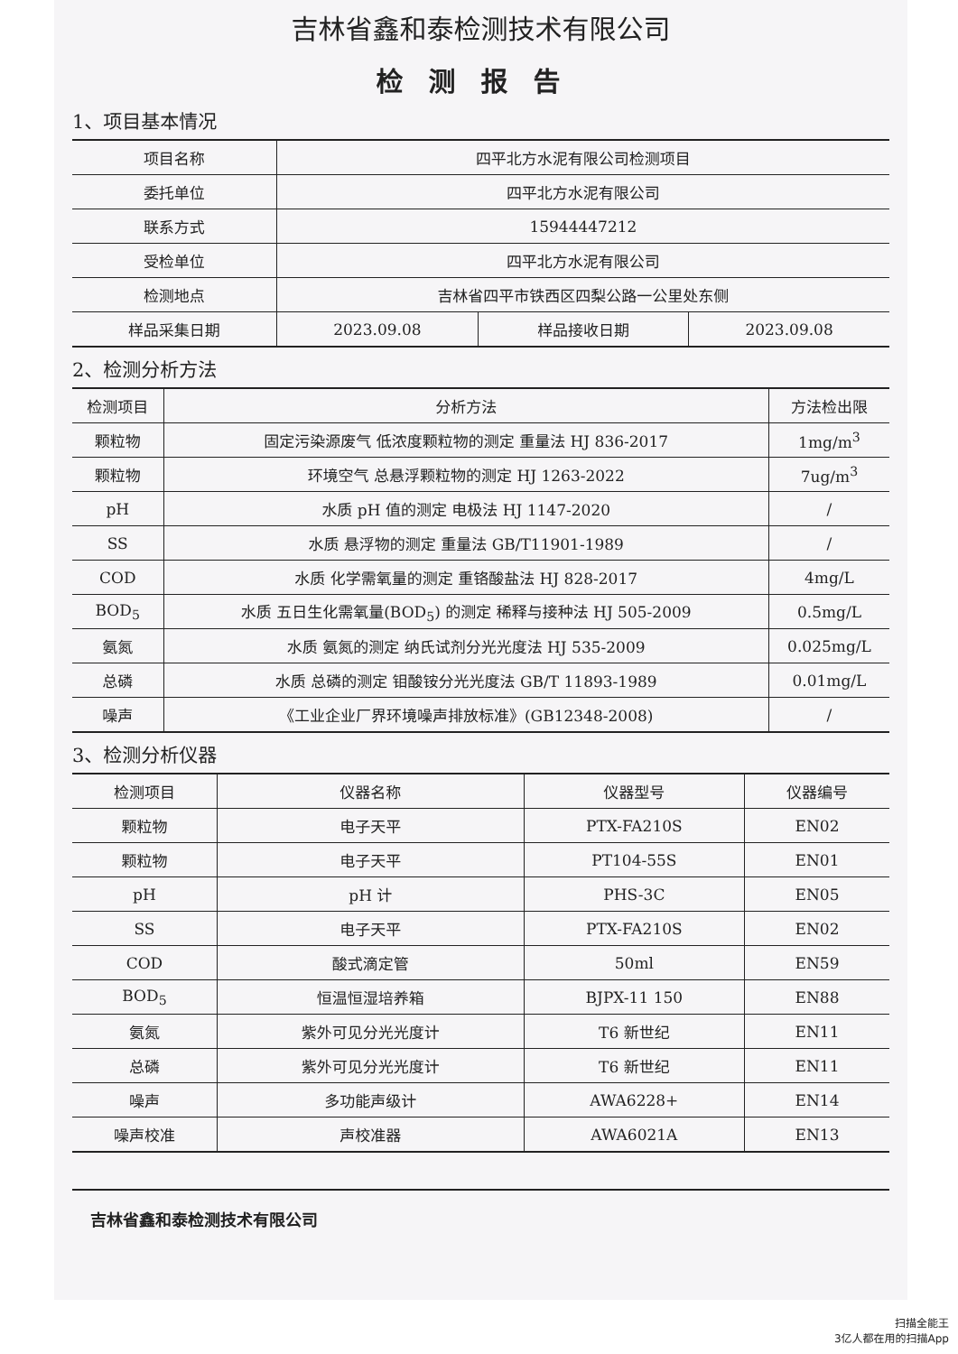吉林省鑫和泰检测技术有限公司
检测报告
1、项目基本情况
| 项目名称 | 四平北方水泥有限公司检测项目 | | |
| 委托单位 | 四平北方水泥有限公司 | | |
| 联系方式 | 15944447212 | | |
| 受检单位 | 四平北方水泥有限公司 | | |
| 检测地点 | 吉林省四平市铁西区四梨公路一公里处东侧 | | |
| 样品采集日期 | 2023.09.08 | 样品接收日期 | 2023.09.08 |
2、检测分析方法
| 检测项目 | 分析方法 | 方法检出限 |
| --- | --- | --- |
| 颗粒物 | 固定污染源废气 低浓度颗粒物的测定 重量法 HJ 836-2017 | 1mg/m<sup>3</sup> |
| 颗粒物 | 环境空气 总悬浮颗粒物的测定 HJ 1263-2022 | 7ug/m<sup>3</sup> |
| pH | 水质 pH 值的测定 电极法 HJ 1147-2020 | / |
| SS | 水质 悬浮物的测定 重量法 GB/T11901-1989 | / |
| COD | 水质 化学需氧量的测定 重铬酸盐法 HJ 828-2017 | 4mg/L |
| BOD<sub>5</sub> | 水质 五日生化需氧量(BOD<sub>5</sub>) 的测定 稀释与接种法 HJ 505-2009 | 0.5mg/L |
| 氨氮 | 水质 氨氮的测定 纳氏试剂分光光度法 HJ 535-2009 | 0.025mg/L |
| 总磷 | 水质 总磷的测定 钼酸铵分光光度法 GB/T 11893-1989 | 0.01mg/L |
| 噪声 | 《工业企业厂界环境噪声排放标准》(GB12348-2008) | / |
3、检测分析仪器
| 检测项目 | 仪器名称 | 仪器型号 | 仪器编号 |
| --- | --- | --- | --- |
| 颗粒物 | 电子天平 | PTX-FA210S | EN02 |
| 颗粒物 | 电子天平 | PT104-55S | EN01 |
| pH | pH 计 | PHS-3C | EN05 |
| SS | 电子天平 | PTX-FA210S | EN02 |
| COD | 酸式滴定管 | 50ml | EN59 |
| BOD<sub>5</sub> | 恒温恒湿培养箱 | BJPX-11 150 | EN88 |
| 氨氮 | 紫外可见分光光度计 | T6 新世纪 | EN11 |
| 总磷 | 紫外可见分光光度计 | T6 新世纪 | EN11 |
| 噪声 | 多功能声级计 | AWA6228+ | EN14 |
| 噪声校准 | 声校准器 | AWA6021A | EN13 |
吉林省鑫和泰检测技术有限公司
扫描全能王
3亿人都在用的扫描App